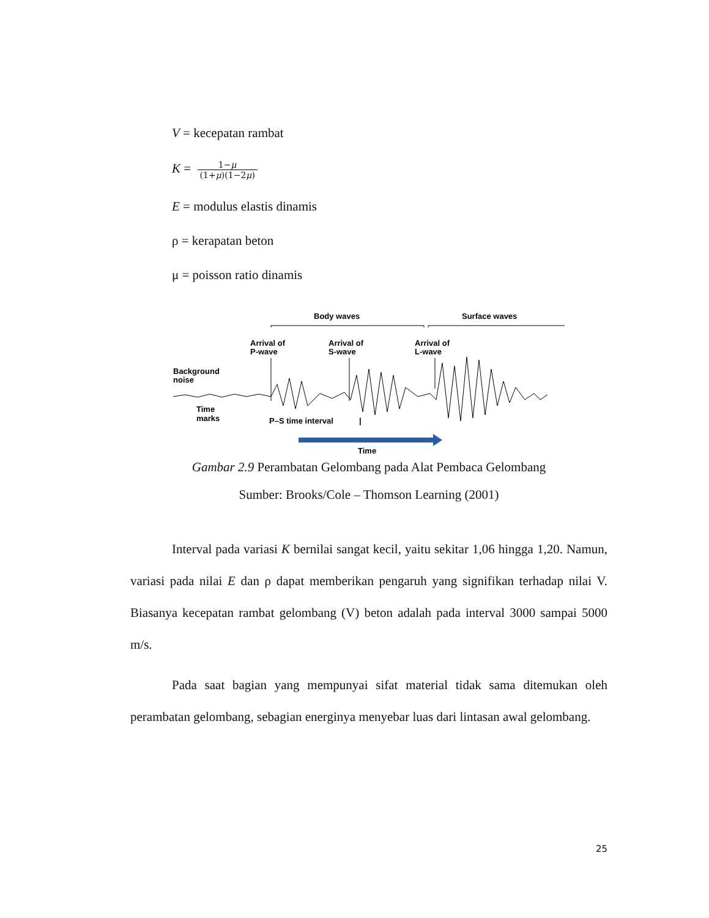V = kecepatan rambat
K = 1−μ (1+μ)(1−2μ)
E = modulus elastis dinamis
ρ = kerapatan beton
μ = poisson ratio dinamis
Body waves
Surface waves
Arrival of
P-wave
Arrival of
S-wave
Arrival of
L-wave
Background
noise
Time
marks
P–S time interval
|
Time
Gambar 2.9 Perambatan Gelombang pada Alat Pembaca Gelombang
Sumber: Brooks/Cole – Thomson Learning (2001)
Interval pada variasi K bernilai sangat kecil, yaitu sekitar 1,06 hingga 1,20. Namun, variasi pada nilai E dan ρ dapat memberikan pengaruh yang signifikan terhadap nilai V. Biasanya kecepatan rambat gelombang (V) beton adalah pada interval 3000 sampai 5000 m/s.
Pada saat bagian yang mempunyai sifat material tidak sama ditemukan oleh perambatan gelombang, sebagian energinya menyebar luas dari lintasan awal gelombang.
25